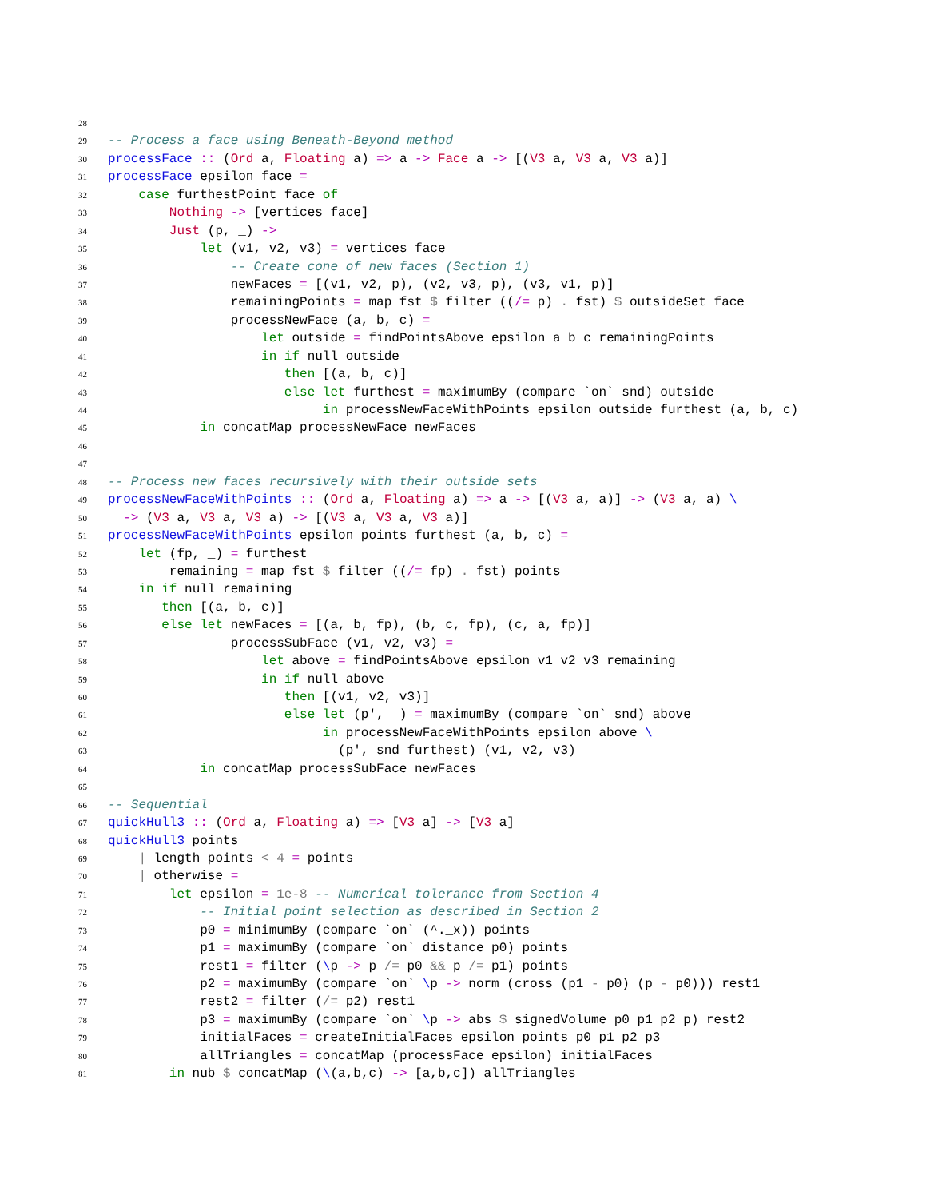28
29 -- Process a face using Beneath-Beyond method
30 processFace :: (Ord a, Floating a) => a -> Face a -> [(V3 a, V3 a, V3 a)]
31 processFace epsilon face =
32 case furthestPoint face of
33 Nothing -> [vertices face]
34 Just (p, _) ->
35 let (v1, v2, v3) = vertices face
36 -- Create cone of new faces (Section 1)
37 newFaces = [(v1, v2, p), (v2, v3, p), (v3, v1, p)]
38 remainingPoints = map fst $ filter ((/= p) . fst) $ outsideSet face
39 processNewFace (a, b, c) =
40 let outside = findPointsAbove epsilon a b c remainingPoints
41 in if null outside
42 then [(a, b, c)]
43 else let furthest = maximumBy (compare `on` snd) outside
44 in processNewFaceWithPoints epsilon outside furthest (a, b, c)
45 in concatMap processNewFace newFaces
46
47
48 -- Process new faces recursively with their outside sets
49 processNewFaceWithPoints :: (Ord a, Floating a) => a -> [(V3 a, a)] -> (V3 a, a) \
50 -> (V3 a, V3 a, V3 a) -> [(V3 a, V3 a, V3 a)]
51 processNewFaceWithPoints epsilon points furthest (a, b, c) =
52 let (fp, _) = furthest
53 remaining = map fst $ filter ((/= fp) . fst) points
54 in if null remaining
55 then [(a, b, c)]
56 else let newFaces = [(a, b, fp), (b, c, fp), (c, a, fp)]
57 processSubFace (v1, v2, v3) =
58 let above = findPointsAbove epsilon v1 v2 v3 remaining
59 in if null above
60 then [(v1, v2, v3)]
61 else let (p', _) = maximumBy (compare `on` snd) above
62 in processNewFaceWithPoints epsilon above \
63 (p', snd furthest) (v1, v2, v3)
64 in concatMap processSubFace newFaces
65
66 -- Sequential
67 quickHull3 :: (Ord a, Floating a) => [V3 a] -> [V3 a]
68 quickHull3 points
69 | length points < 4 = points
70 | otherwise =
71 let epsilon = 1e-8 -- Numerical tolerance from Section 4
72 -- Initial point selection as described in Section 2
73 p0 = minimumBy (compare `on` (^._x)) points
74 p1 = maximumBy (compare `on` distance p0) points
75 rest1 = filter (\p -> p /= p0 && p /= p1) points
76 p2 = maximumBy (compare `on` \p -> norm (cross (p1 - p0) (p - p0))) rest1
77 rest2 = filter (/= p2) rest1
78 p3 = maximumBy (compare `on` \p -> abs $ signedVolume p0 p1 p2 p) rest2
79 initialFaces = createInitialFaces epsilon points p0 p1 p2 p3
80 allTriangles = concatMap (processFace epsilon) initialFaces
81 in nub $ concatMap (\(a,b,c) -> [a,b,c]) allTriangles